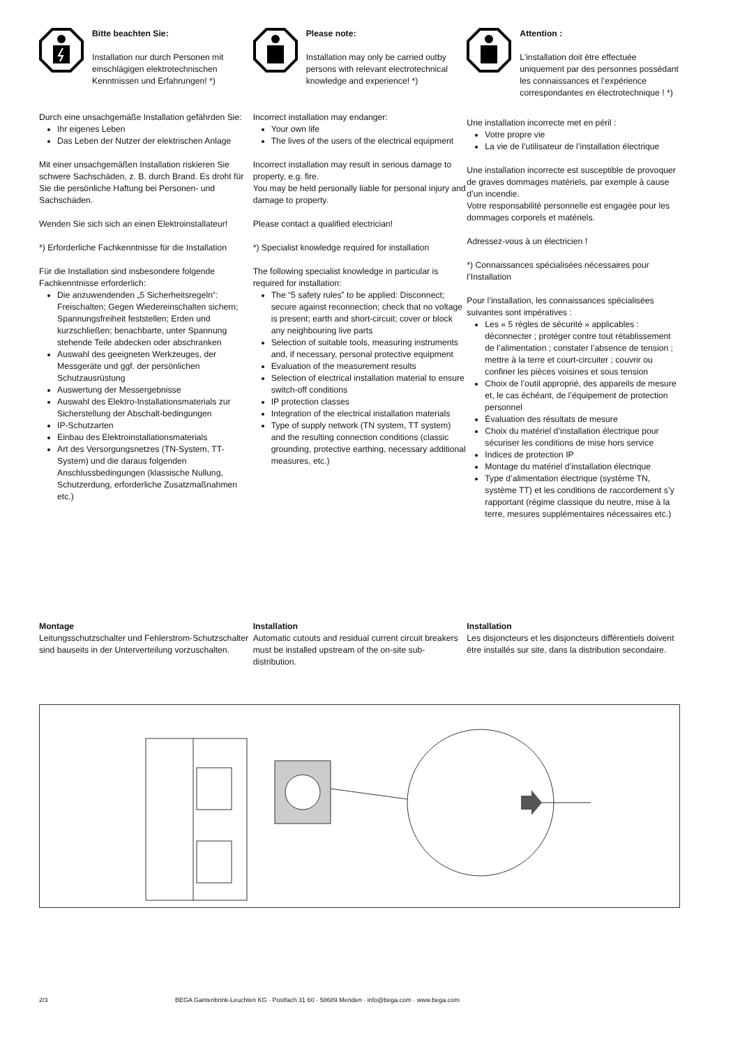Bitte beachten Sie:
Installation nur durch Personen mit einschlägigen elektrotechnischen Kenntnissen und Erfahrungen! *)
Durch eine unsachgemäße Installation gefährden Sie:
Ihr eigenes Leben
Das Leben der Nutzer der elektrischen Anlage
Mit einer unsachgemäßen Installation riskieren Sie schwere Sachschäden, z. B. durch Brand. Es droht für Sie die persönliche Haftung bei Personen- und Sachschäden.
Wenden Sie sich sich an einen Elektroinstallateur!
*) Erforderliche Fachkenntnisse für die Installation
Für die Installation sind insbesondere folgende Fachkenntnisse erforderlich:
Die anzuwendenden „5 Sicherheitsregeln“: Freischalten; Gegen Wiedereinschalten sichern; Spannungsfreiheit feststellen; Erden und kurzschließen; benachbarte, unter Spannung stehende Teile abdecken oder abschranken
Auswahl des geeigneten Werkzeuges, der Messgeräte und ggf. der persönlichen Schutzausrüstung
Auswertung der Messergebnisse
Auswahl des Elektro-Installationsmaterials zur Sicherstellung der Abschalt-bedingungen
IP-Schutzarten
Einbau des Elektroinstallationsmaterials
Art des Versorgungsnetzes (TN-System, TT-System) und die daraus folgenden Anschlussbedingungen (klassische Nullung, Schutzerdung, erforderliche Zusatzmaßnahmen etc.)
Please note:
Installation may only be carried outby persons with relevant electrotechnical knowledge and experience! *)
Incorrect installation may endanger:
Your own life
The lives of the users of the electrical equipment
Incorrect installation may result in serious damage to property, e.g. fire.
You may be held personally liable for personal injury and damage to property.
Please contact a qualified electrician!
*) Specialist knowledge required for installation
The following specialist knowledge in particular is required for installation:
The “5 safety rules” to be applied: Disconnect; secure against reconnection; check that no voltage is present; earth and short-circuit; cover or block any neighbouring live parts
Selection of suitable tools, measuring instruments and, if necessary, personal protective equipment
Evaluation of the measurement results
Selection of electrical installation material to ensure switch-off conditions
IP protection classes
Integration of the electrical installation materials
Type of supply network (TN system, TT system) and the resulting connection conditions (classic grounding, protective earthing, necessary additional measures, etc.)
Attention :
L’installation doit être effectuée uniquement par des personnes possédant les connaissances et l’expérience correspondantes en électrotechnique ! *)
Une installation incorrecte met en péril :
Votre propre vie
La vie de l’utilisateur de l’installation électrique
Une installation incorrecte est susceptible de provoquer de graves dommages matériels, par exemple à cause d’un incendie.
Votre responsabilité personnelle est engagée pour les dommages corporels et matériels.
Adressez-vous à un électricien !
*) Connaissances spécialisées nécessaires pour l’Installation
Pour l’installation, les connaissances spécialisées suivantes sont impératives :
Les « 5 règles de sécurité » applicables : déconnecter ; protéger contre tout rétablissement de l’alimentation ; constater l’absence de tension ; mettre à la terre et court-circuiter ; couvrir ou confiner les pièces voisines et sous tension
Choix de l’outil approprié, des appareils de mesure et, le cas échéant, de l’équipement de protection personnel
Évaluation des résultats de mesure
Choix du matériel d’installation électrique pour sécuriser les conditions de mise hors service
Indices de protection IP
Montage du matériel d’installation électrique
Type d’alimentation électrique (système TN, système TT) et les conditions de raccordement s’y rapportant (régime classique du neutre, mise à la terre, mesures supplémentaires nécessaires etc.)
Montage
Leitungsschutzschalter und Fehlerstrom-Schutzschalter sind bauseits in der Unterverteilung vorzuschalten.
Installation
Automatic cutouts and residual current circuit breakers must be installed upstream of the on-site sub-distribution.
Installation
Les disjoncteurs et les disjoncteurs différentiels doivent être installés sur site, dans la distribution secondaire.
2/3 BEGA Gantenbrink-Leuchten KG · Postfach 31 60 · 58689 Menden · info@bega.com · www.bega.com